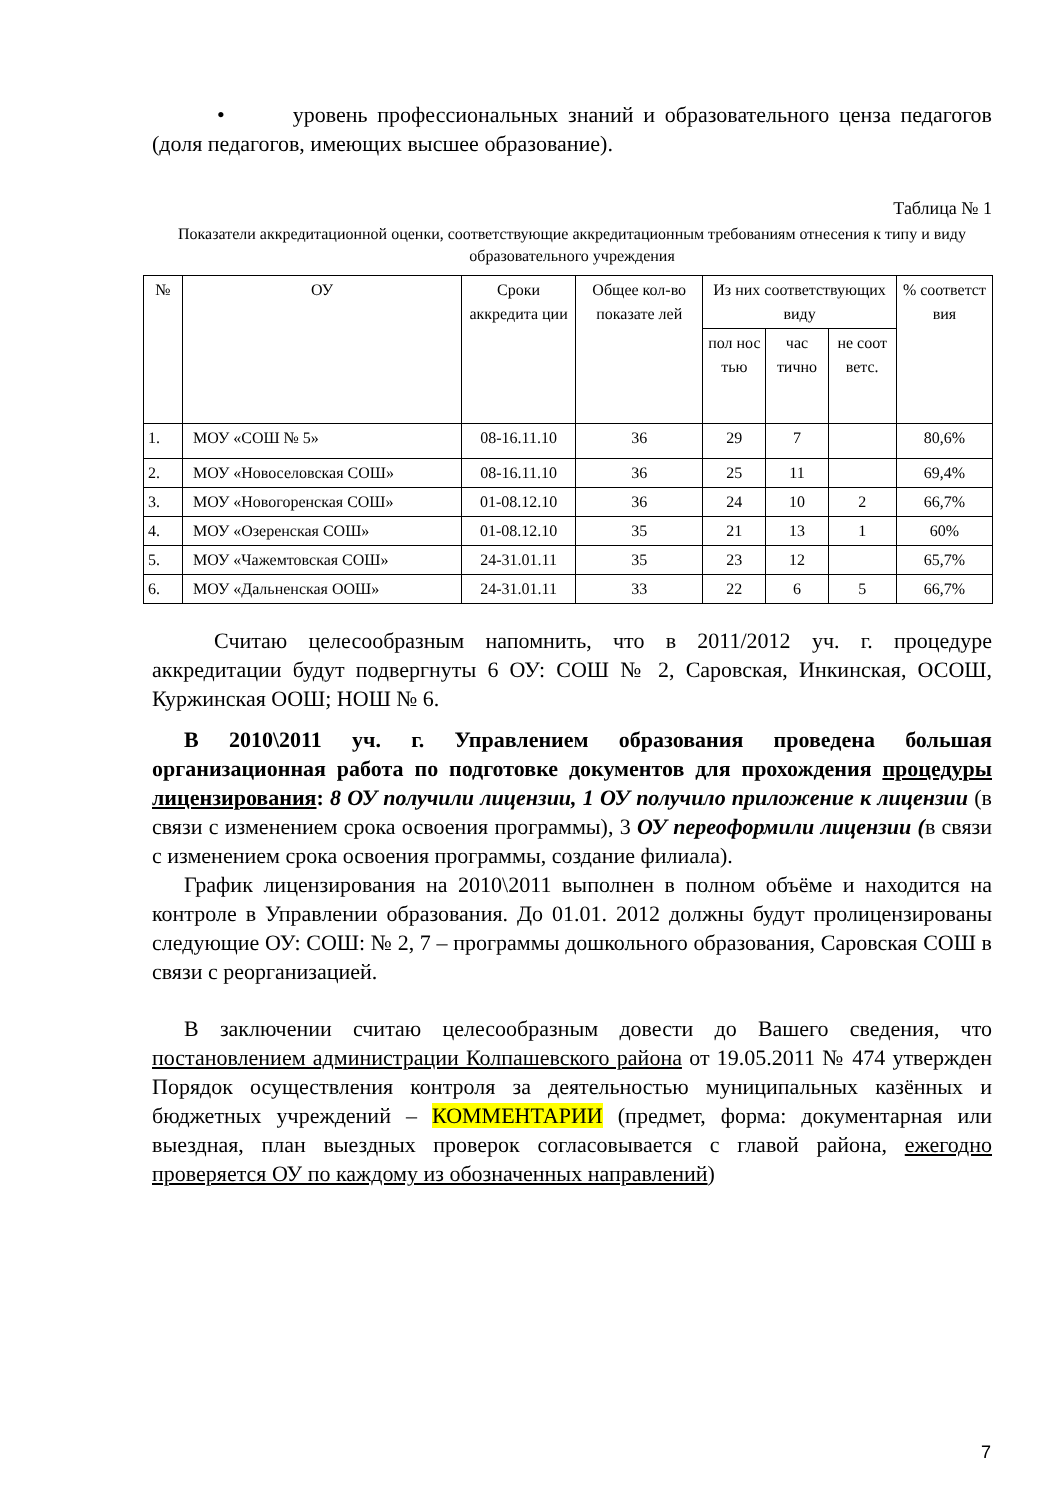• уровень профессиональных знаний и образовательного ценза педагогов (доля педагогов, имеющих высшее образование).
Таблица № 1
Показатели аккредитационной оценки, соответствующие аккредитационным требованиям отнесения к типу и виду образовательного учреждения
| № | ОУ | Сроки аккредита ции | Общее кол-во показате лей | Из них соответствующих виду | | | % соответст вия |
| --- | --- | --- | --- | --- | --- | --- | --- |
| | | | | пол нос тью | час тично | не соот ветс. | |
| 1. | МОУ «СОШ № 5» | 08-16.11.10 | 36 | 29 | 7 | | 80,6% |
| 2. | МОУ «Новоселовская СОШ» | 08-16.11.10 | 36 | 25 | 11 | | 69,4% |
| 3. | МОУ «Новогоренская СОШ» | 01-08.12.10 | 36 | 24 | 10 | 2 | 66,7% |
| 4. | МОУ «Озеренская СОШ» | 01-08.12.10 | 35 | 21 | 13 | 1 | 60% |
| 5. | МОУ «Чажемтовская СОШ» | 24-31.01.11 | 35 | 23 | 12 | | 65,7% |
| 6. | МОУ «Дальненская ООШ» | 24-31.01.11 | 33 | 22 | 6 | 5 | 66,7% |
Считаю целесообразным напомнить, что в 2011/2012 уч. г. процедуре аккредитации будут подвергнуты 6 ОУ: СОШ № 2, Саровская, Инкинская, ОСОШ, Куржинская ООШ; НОШ № 6.
В 2010\2011 уч. г. Управлением образования проведена большая организационная работа по подготовке документов для прохождения процедуры лицензирования: 8 ОУ получили лицензии, 1 ОУ получило приложение к лицензии (в связи с изменением срока освоения программы), 3 ОУ переоформили лицензии (в связи с изменением срока освоения программы, создание филиала).
График лицензирования на 2010\2011 выполнен в полном объёме и находится на контроле в Управлении образования. До 01.01. 2012 должны будут пролицензированы следующие ОУ: СОШ: № 2, 7 – программы дошкольного образования, Саровская СОШ в связи с реорганизацией.
В заключении считаю целесообразным довести до Вашего сведения, что постановлением администрации Колпашевского района от 19.05.2011 № 474 утвержден Порядок осуществления контроля за деятельностью муниципальных казённых и бюджетных учреждений – КОММЕНТАРИИ (предмет, форма: документарная или выездная, план выездных проверок согласовывается с главой района, ежегодно проверяется ОУ по каждому из обозначенных направлений)
7